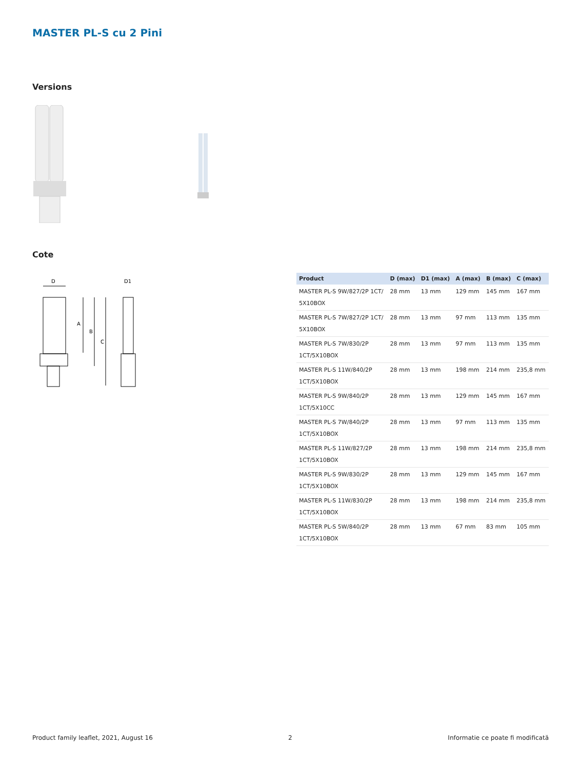MASTER PL-S cu 2 Pini
Versions
Cote
D
D1
A
B
C
| Product | D (max) | D1 (max) | A (max) | B (max) | C (max) |
| --- | --- | --- | --- | --- | --- |
| MASTER PL-S 9W/827/2P 1CT/ 5X10BOX | 28 mm | 13 mm | 129 mm | 145 mm | 167 mm |
| MASTER PL-S 7W/827/2P 1CT/ 5X10BOX | 28 mm | 13 mm | 97 mm | 113 mm | 135 mm |
| MASTER PL-S 7W/830/2P 1CT/5X10BOX | 28 mm | 13 mm | 97 mm | 113 mm | 135 mm |
| MASTER PL-S 11W/840/2P 1CT/5X10BOX | 28 mm | 13 mm | 198 mm | 214 mm | 235,8 mm |
| MASTER PL-S 9W/840/2P 1CT/5X10CC | 28 mm | 13 mm | 129 mm | 145 mm | 167 mm |
| MASTER PL-S 7W/840/2P 1CT/5X10BOX | 28 mm | 13 mm | 97 mm | 113 mm | 135 mm |
| MASTER PL-S 11W/827/2P 1CT/5X10BOX | 28 mm | 13 mm | 198 mm | 214 mm | 235,8 mm |
| MASTER PL-S 9W/830/2P 1CT/5X10BOX | 28 mm | 13 mm | 129 mm | 145 mm | 167 mm |
| MASTER PL-S 11W/830/2P 1CT/5X10BOX | 28 mm | 13 mm | 198 mm | 214 mm | 235,8 mm |
| MASTER PL-S 5W/840/2P 1CT/5X10BOX | 28 mm | 13 mm | 67 mm | 83 mm | 105 mm |
Product family leaflet, 2021, August 16
2
Informatie ce poate fi modificată